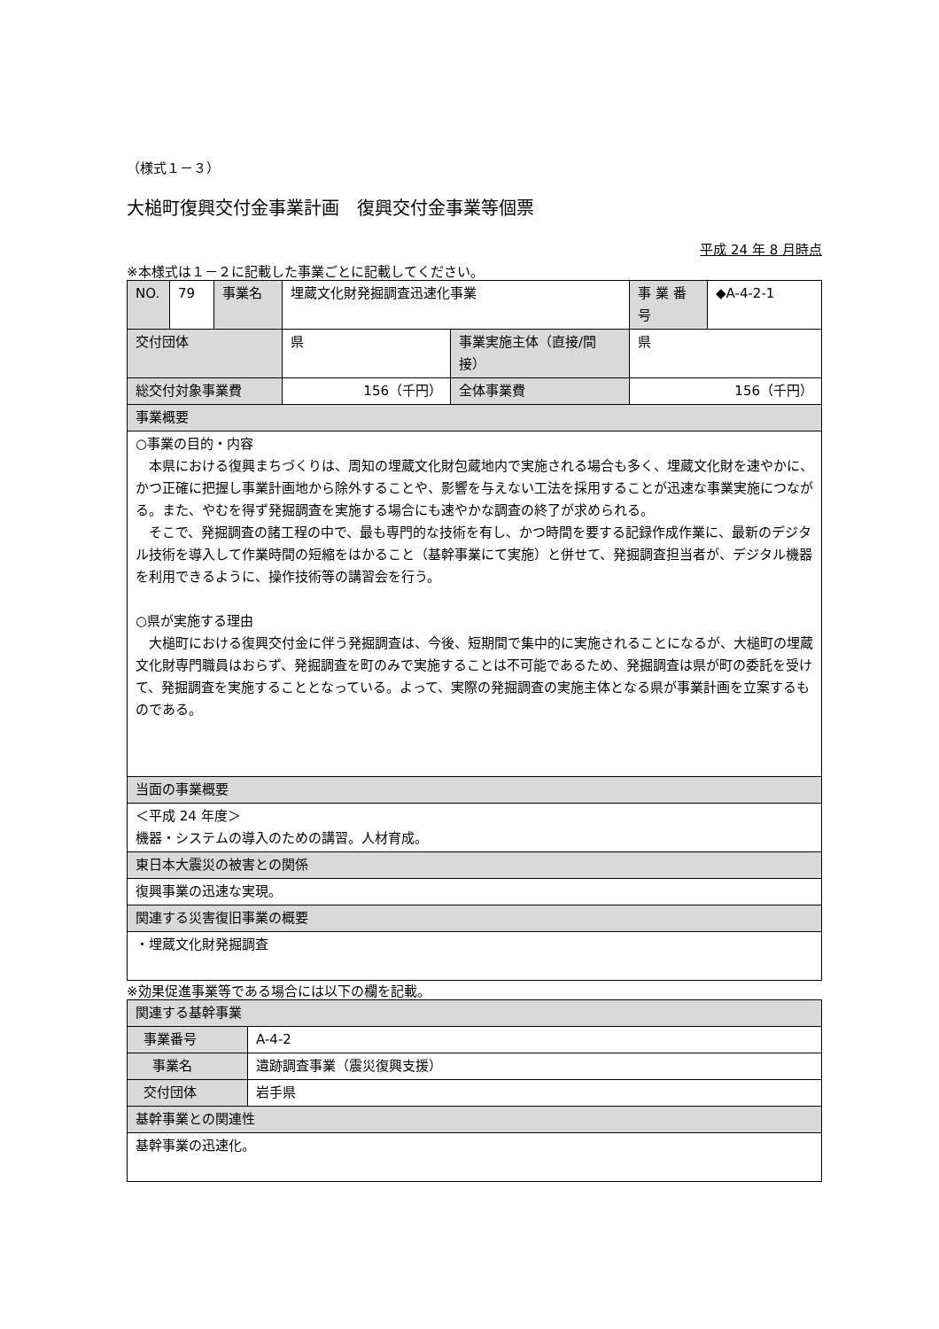（様式１－３）
大槌町復興交付金事業計画　復興交付金事業等個票
平成 24 年 8 月時点
※本様式は１－２に記載した事業ごとに記載してください。
| NO. | 79 | 事業名 | 埋蔵文化財発掘調査迅速化事業 | | 事 業 番号 | ◆A-4-2-1 |
| 交付団体 | | | 県 | 事業実施主体（直接/間接） | 県 | |
| 総交付対象事業費 | | | 156（千円） | 全体事業費 | 156（千円） | |
| 事業概要 | | | | | | |
| ○事業の目的・内容 本県における復興まちづくりは、周知の埋蔵文化財包蔵地内で実施される場合も多く、埋蔵文化財を速やかに、かつ正確に把握し事業計画地から除外することや、影響を与えない工法を採用することが迅速な事業実施につながる。また、やむを得ず発掘調査を実施する場合にも速やかな調査の終了が求められる。 そこで、発掘調査の諸工程の中で、最も専門的な技術を有し、かつ時間を要する記録作成作業に、最新のデジタル技術を導入して作業時間の短縮をはかること（基幹事業にて実施）と併せて、発掘調査担当者が、デジタル機器を利用できるように、操作技術等の講習会を行う。 ○県が実施する理由 大槌町における復興交付金に伴う発掘調査は、今後、短期間で集中的に実施されることになるが、大槌町の埋蔵文化財専門職員はおらず、発掘調査を町のみで実施することは不可能であるため、発掘調査は県が町の委託を受けて、発掘調査を実施することとなっている。よって、実際の発掘調査の実施主体となる県が事業計画を立案するものである。 | | | | | | |
| 当面の事業概要 | | | | | | |
| ＜平成 24 年度＞ 機器・システムの導入のための講習。人材育成。 | | | | | | |
| 東日本大震災の被害との関係 | | | | | | |
| 復興事業の迅速な実現。 | | | | | | |
| 関連する災害復旧事業の概要 | | | | | | |
| ・埋蔵文化財発掘調査 | | | | | | |
※効果促進事業等である場合には以下の欄を記載。
| 関連する基幹事業 | |
| 事業番号 | A-4-2 |
| 事業名 | 遺跡調査事業（震災復興支援） |
| 交付団体 | 岩手県 |
| 基幹事業との関連性 | |
| 基幹事業の迅速化。 | |